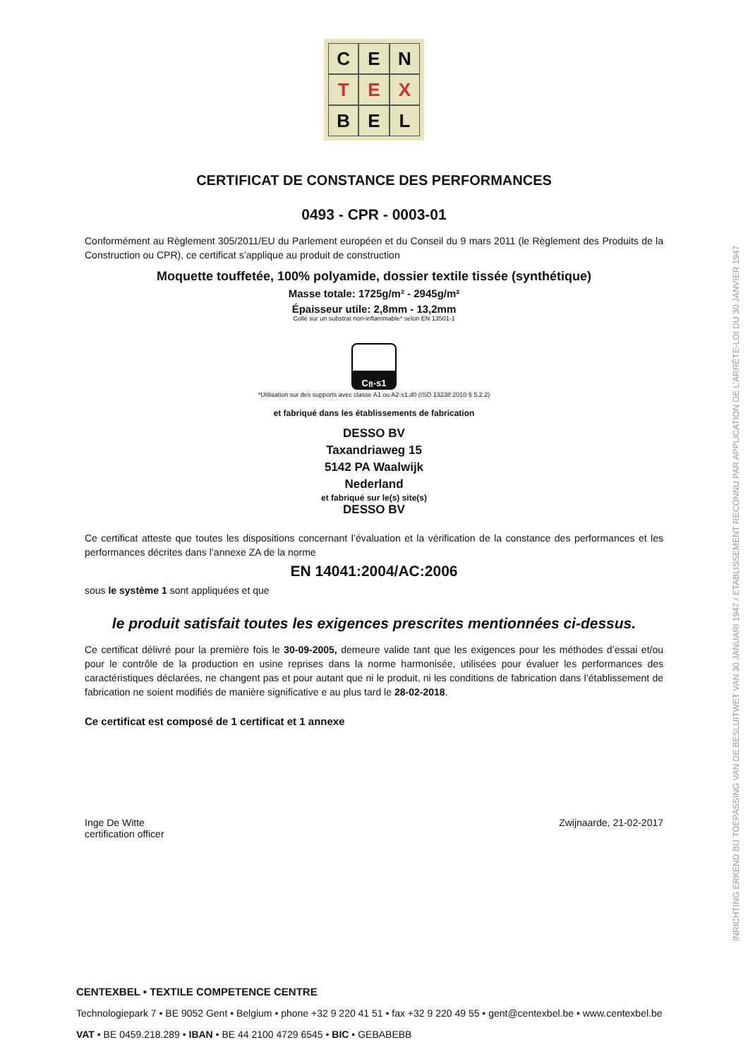C
E
N
T
E
X
B
E
L
CERTIFICAT DE CONSTANCE DES PERFORMANCES
0493 - CPR - 0003-01
Conformément au Règlement 305/2011/EU du Parlement européen et du Conseil du 9 mars 2011 (le Règlement des Produits de la Construction ou CPR), ce certificat s’applique au produit de construction
Moquette touffetée, 100% polyamide, dossier textile tissée (synthétique)
Masse totale: 1725g/m² - 2945g/m²
Épaisseur utile: 2,8mm - 13,2mm
Collé sur un substrat non-inflammable* selon EN 13501-1
C<sub>fl</sub>-s1
*Utilisation sur des supports avec classe A1 ou A2-s1,d0 (ISO 13238:2010 § 5.2.2)
et fabriqué dans les établissements de fabrication
DESSO BV
Taxandriaweg 15
5142 PA Waalwijk
Nederland
et fabriqué sur le(s) site(s)
DESSO BV
Ce certificat atteste que toutes les dispositions concernant l’évaluation et la vérification de la constance des performances et les performances décrites dans l’annexe ZA de la norme
EN 14041:2004/AC:2006
sous le système 1 sont appliquées et que
le produit satisfait toutes les exigences prescrites mentionnées ci-dessus.
Ce certificat délivré pour la première fois le 30-09-2005, demeure valide tant que les exigences pour les méthodes d’essai et/ou pour le contrôle de la production en usine reprises dans la norme harmonisée, utilisées pour évaluer les performances des caractéristiques déclarées, ne changent pas et pour autant que ni le produit, ni les conditions de fabrication dans l’établissement de fabrication ne soient modifiés de manière significative e au plus tard le 28-02-2018.
Ce certificat est composé de 1 certificat et 1 annexe
Inge De Witte
certification officer
Zwijnaarde, 21-02-2017
CENTEXBEL • TEXTILE COMPETENCE CENTRE
Technologiepark 7 • BE 9052 Gent • Belgium • phone +32 9 220 41 51 • fax +32 9 220 49 55 • gent@centexbel.be • www.centexbel.be
VAT • BE 0459.218.289 • IBAN • BE 44 2100 4729 6545 • BIC • GEBABEBB
INRICHTING ERKEND BIJ TOEPASSING VAN DE BESLUITWET VAN 30 JANUARI 1947 / ETABLISSEMENT RECONNU PAR APPLICATION DE L’ARRÊTE-LOI DU 30 JANVIER 1947